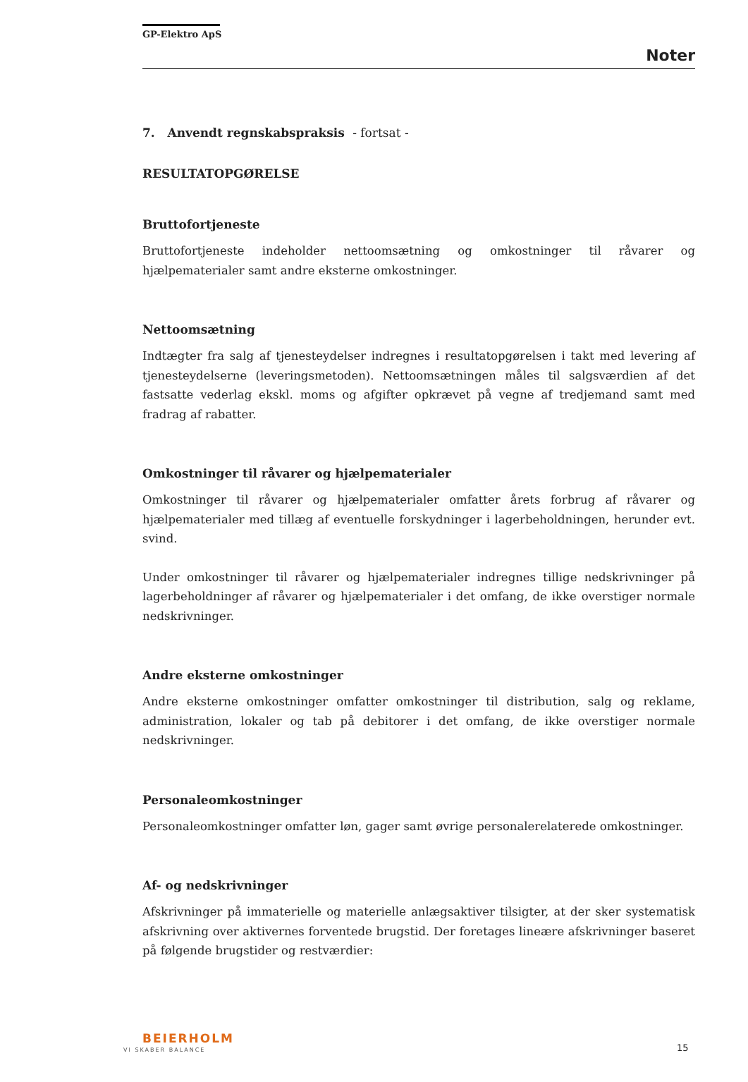GP-Elektro ApS
Noter
7. Anvendt regnskabspraksis - fortsat -
RESULTATOPGØRELSE
Bruttofortjeneste
Bruttofortjeneste indeholder nettoomsætning og omkostninger til råvarer og hjælpematerialer samt andre eksterne omkostninger.
Nettoomsætning
Indtægter fra salg af tjenesteydelser indregnes i resultatopgørelsen i takt med levering af tjenesteydelserne (leveringsmetoden). Nettoomsætningen måles til salgsværdien af det fastsatte vederlag ekskl. moms og afgifter opkrævet på vegne af tredjemand samt med fradrag af rabatter.
Omkostninger til råvarer og hjælpematerialer
Omkostninger til råvarer og hjælpematerialer omfatter årets forbrug af råvarer og hjælpematerialer med tillæg af eventuelle forskydninger i lagerbeholdningen, herunder evt. svind.
Under omkostninger til råvarer og hjælpematerialer indregnes tillige nedskrivninger på lagerbeholdninger af råvarer og hjælpematerialer i det omfang, de ikke overstiger normale nedskrivninger.
Andre eksterne omkostninger
Andre eksterne omkostninger omfatter omkostninger til distribution, salg og reklame, administration, lokaler og tab på debitorer i det omfang, de ikke overstiger normale nedskrivninger.
Personaleomkostninger
Personaleomkostninger omfatter løn, gager samt øvrige personalerelaterede omkostninger.
Af- og nedskrivninger
Afskrivninger på immaterielle og materielle anlægsaktiver tilsigter, at der sker systematisk afskrivning over aktivernes forventede brugstid. Der foretages lineære afskrivninger baseret på følgende brugstider og restværdier:
BEIERHOLM
VI SKABER BALANCE 15